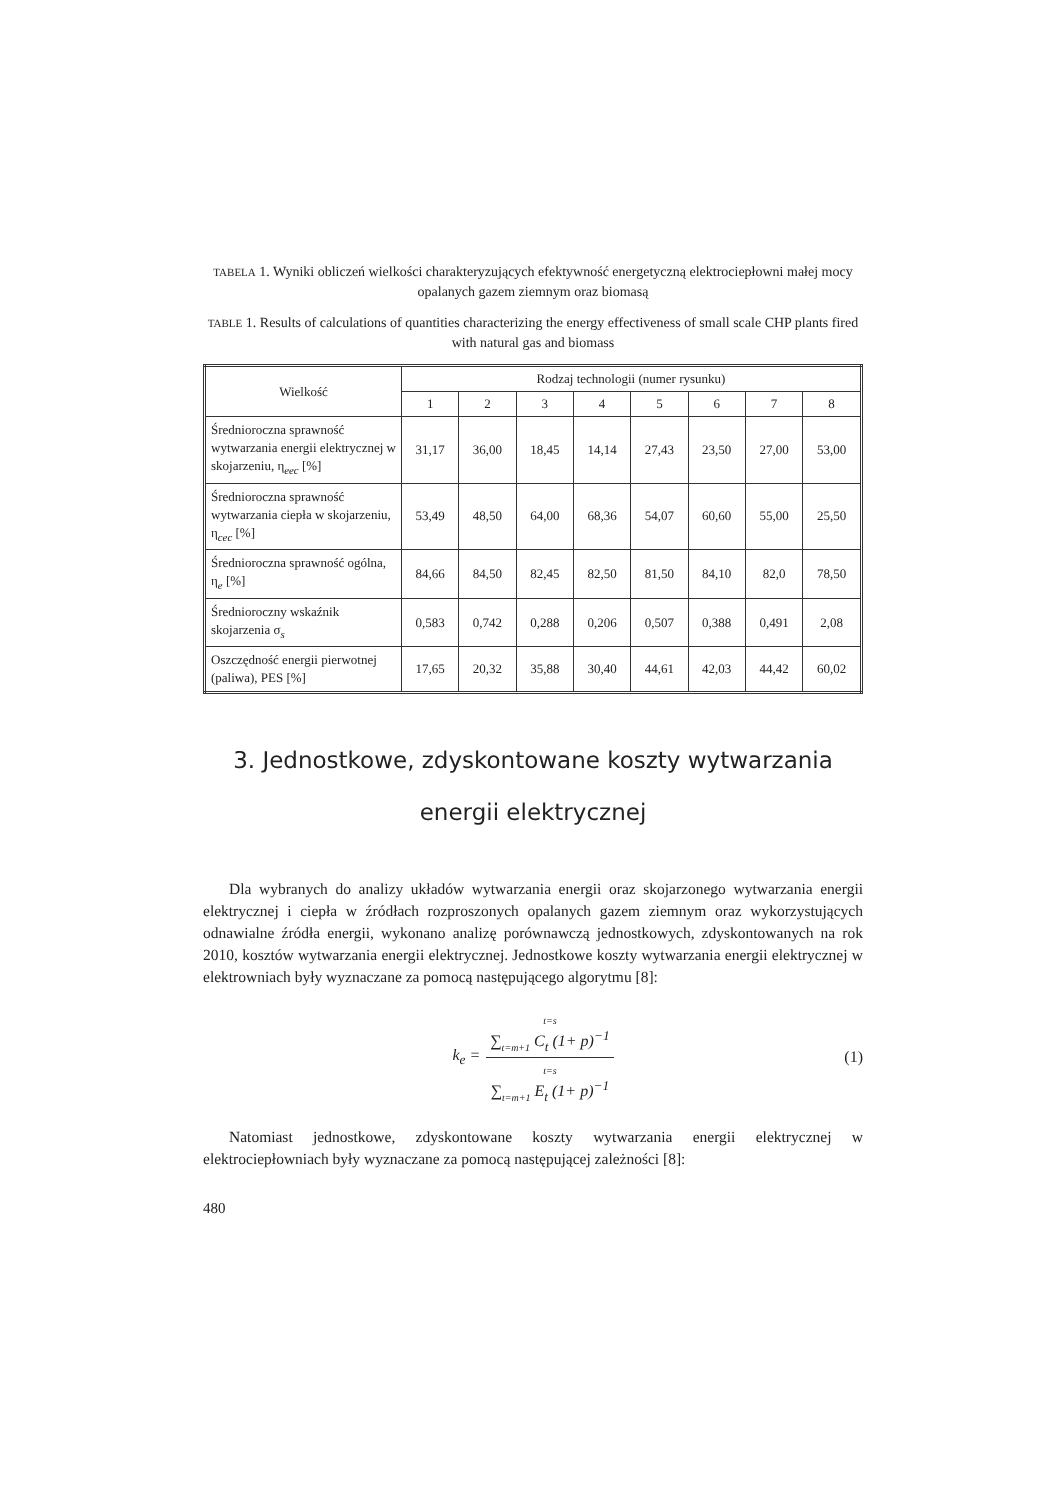TABELA 1. Wyniki obliczeń wielkości charakteryzujących efektywność energetyczną elektrociepłowni małej mocy opalanych gazem ziemnym oraz biomasą
TABLE 1. Results of calculations of quantities characterizing the energy effectiveness of small scale CHP plants fired with natural gas and biomass
| Wielkość | Rodzaj technologii (numer rysunku) | | | | | | | |
| --- | --- | --- | --- | --- | --- | --- | --- | --- |
| | 1 | 2 | 3 | 4 | 5 | 6 | 7 | 8 |
| Średnioroczna sprawność wytwarzania energii elektrycznej w skojarzeniu, η<sub>eec</sub> [%] | 31,17 | 36,00 | 18,45 | 14,14 | 27,43 | 23,50 | 27,00 | 53,00 |
| Średnioroczna sprawność wytwarzania ciepła w skojarzeniu, η<sub>cec</sub> [%] | 53,49 | 48,50 | 64,00 | 68,36 | 54,07 | 60,60 | 55,00 | 25,50 |
| Średnioroczna sprawność ogólna, η<sub>e</sub> [%] | 84,66 | 84,50 | 82,45 | 82,50 | 81,50 | 84,10 | 82,0 | 78,50 |
| Średnioroczny wskaźnik skojarzenia σ<sub>s</sub> | 0,583 | 0,742 | 0,288 | 0,206 | 0,507 | 0,388 | 0,491 | 2,08 |
| Oszczędność energii pierwotnej (paliwa), PES [%] | 17,65 | 20,32 | 35,88 | 30,40 | 44,61 | 42,03 | 44,42 | 60,02 |
3. Jednostkowe, zdyskontowane koszty wytwarzania energii elektrycznej
Dla wybranych do analizy układów wytwarzania energii oraz skojarzonego wytwarzania energii elektrycznej i ciepła w źródłach rozproszonych opalanych gazem ziemnym oraz wykorzystujących odnawialne źródła energii, wykonano analizę porównawczą jednostkowych, zdyskontowanych na rok 2010, kosztów wytwarzania energii elektrycznej. Jednostkowe koszty wytwarzania energii elektrycznej w elektrowniach były wyznaczane za pomocą następującego algorytmu [8]:
k<sub>e</sub> =
t=s
∑<sub>t=m+1</sub> C<sub>t</sub> (1+ p)<sup>−1</sup>
t=s
∑<sub>t=m+1</sub> E<sub>t</sub> (1+ p)<sup>−1</sup>
(1)
Natomiast jednostkowe, zdyskontowane koszty wytwarzania energii elektrycznej w elektrociepłowniach były wyznaczane za pomocą następującej zależności [8]:
480